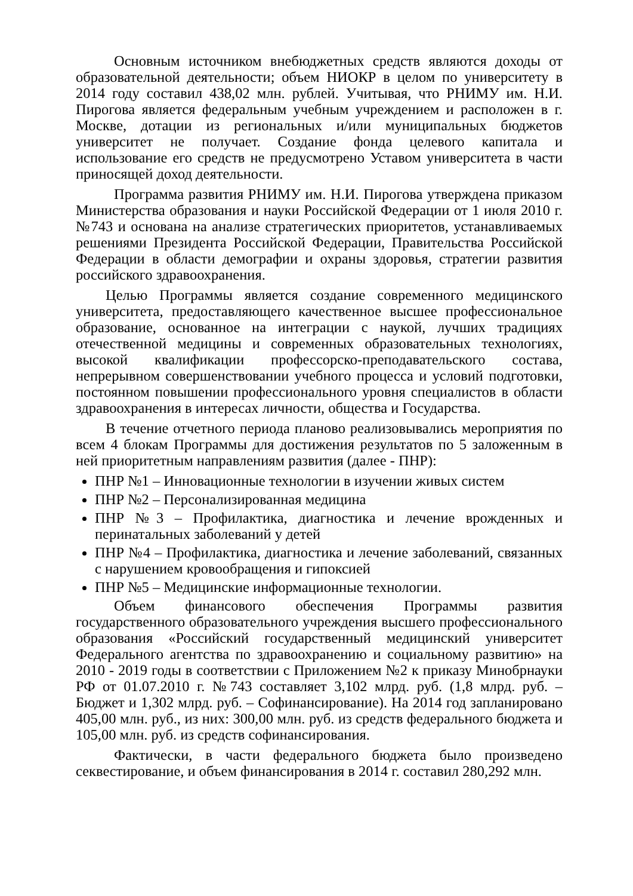Основным источником внебюджетных средств являются доходы от образовательной деятельности; объем НИОКР в целом по университету в 2014 году составил 438,02 млн. рублей. Учитывая, что РНИМУ им. Н.И. Пирогова является федеральным учебным учреждением и расположен в г. Москве, дотации из региональных и/или муниципальных бюджетов университет не получает. Создание фонда целевого капитала и использование его средств не предусмотрено Уставом университета в части приносящей доход деятельности.
Программа развития РНИМУ им. Н.И. Пирогова утверждена приказом Министерства образования и науки Российской Федерации от 1 июля 2010 г. №743 и основана на анализе стратегических приоритетов, устанавливаемых решениями Президента Российской Федерации, Правительства Российской Федерации в области демографии и охраны здоровья, стратегии развития российского здравоохранения.
Целью Программы является создание современного медицинского университета, предоставляющего качественное высшее профессиональное образование, основанное на интеграции с наукой, лучших традициях отечественной медицины и современных образовательных технологиях, высокой квалификации профессорско-преподавательского состава, непрерывном совершенствовании учебного процесса и условий подготовки, постоянном повышении профессионального уровня специалистов в области здравоохранения в интересах личности, общества и Государства.
В течение отчетного периода планово реализовывались мероприятия по всем 4 блокам Программы для достижения результатов по 5 заложенным в ней приоритетным направлениям развития (далее - ПНР):
ПНР №1 – Инновационные технологии в изучении живых систем
ПНР №2 – Персонализированная медицина
ПНР №3 – Профилактика, диагностика и лечение врожденных и перинатальных заболеваний у детей
ПНР №4 – Профилактика, диагностика и лечение заболеваний, связанных с нарушением кровообращения и гипоксией
ПНР №5 – Медицинские информационные технологии.
Объем финансового обеспечения Программы развития государственного образовательного учреждения высшего профессионального образования «Российский государственный медицинский университет Федерального агентства по здравоохранению и социальному развитию» на 2010 - 2019 годы в соответствии с Приложением №2 к приказу Минобрнауки РФ от 01.07.2010 г. №743 составляет 3,102 млрд. руб. (1,8 млрд. руб. – Бюджет и 1,302 млрд. руб. – Софинансирование). На 2014 год запланировано 405,00 млн. руб., из них: 300,00 млн. руб. из средств федерального бюджета и 105,00 млн. руб. из средств софинансирования.
Фактически, в части федерального бюджета было произведено секвестирование, и объем финансирования в 2014 г. составил 280,292 млн.